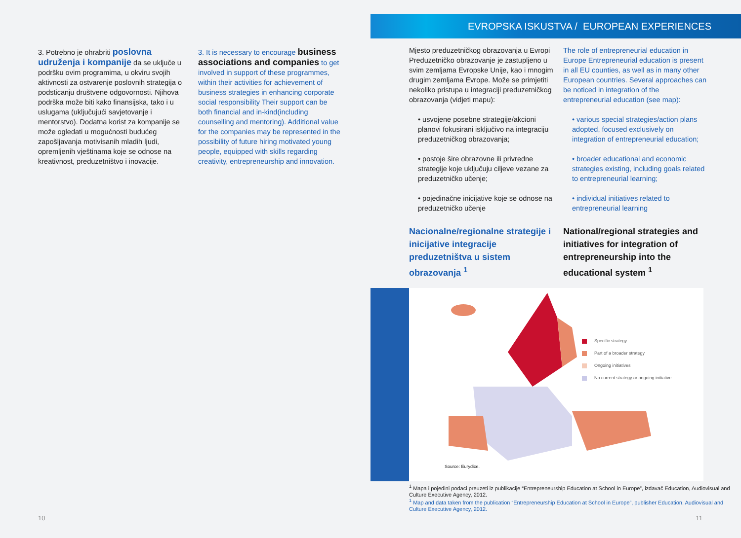3. Potrebno je ohrabriti poslovna udruženja i kompanije da se uključe u podršku ovim programima, u okviru svojih aktivnosti za ostvarenje poslovnih strategija o podsticanju društvene odgovornosti. Njihova podrška može biti kako finansijska, tako i u uslugama (uključujući savjetovanje i mentorstvo). Dodatna korist za kompanije se može ogledati u mogućnosti budućeg zapošljavanja motivisanih mladih ljudi, opremljenih vještinama koje se odnose na kreativnost, preduzetništvo i inovacije.
3. It is necessary to encourage business associations and companies to get involved in support of these programmes, within their activities for achievement of business strategies in enhancing corporate social responsibility Their support can be both financial and in-kind(including counselling and mentoring). Additional value for the companies may be represented in the possibility of future hiring motivated young people, equipped with skills regarding creativity, entrepreneurship and innovation.
10
EVROPSKA ISKUSTVA / EUROPEAN EXPERIENCES
Mjesto preduzetničkog obrazovanja u Evropi Preduzetničko obrazovanje je zastupljeno u svim zemljama Evropske Unije, kao i mnogim drugim zemljama Evrope. Može se primjetiti nekoliko pristupa u integraciji preduzetničkog obrazovanja (vidjeti mapu):
• usvojene posebne strategije/akcioni planovi fokusirani isključivo na integraciju preduzetničkog obrazovanja;
• postoje šire obrazovne ili privredne strategije koje uključuju ciljeve vezane za preduzetničko učenje;
• pojedinačne inicijative koje se odnose na preduzetničko učenje
Nacionalne/regionalne strategije i inicijative integracije preduzetništva u sistem obrazovanja <sup>1</sup>
The role of entrepreneurial education in Europe Entrepreneurial education is present in all EU counties, as well as in many other European countries. Several approaches can be noticed in integration of the entrepreneurial education (see map):
• various special strategies/action plans adopted, focused exclusively on integration of entrepreneurial education;
• broader educational and economic strategies existing, including goals related to entrepreneurial learning;
• individual initiatives related to entrepreneurial learning
National/regional strategies and initiatives for integration of entrepreneurship into the educational system <sup>1</sup>
Specific strategy
Part of a broader strategy
Ongoing initiatives
No current strategy or ongoing initiative
Source: Eurydice.
<sup>1</sup> Mapa i pojedini podaci preuzeti iz publikacije “Entrepreneurship Education at School in Europe”, izdavač Education, Audiovisual and Culture Executive Agency, 2012.
<sup>1</sup> Map and data taken from the publication “Entrepreneurship Education at School in Europe”, publisher Education, Audiovisual and Culture Executive Agency, 2012.
11